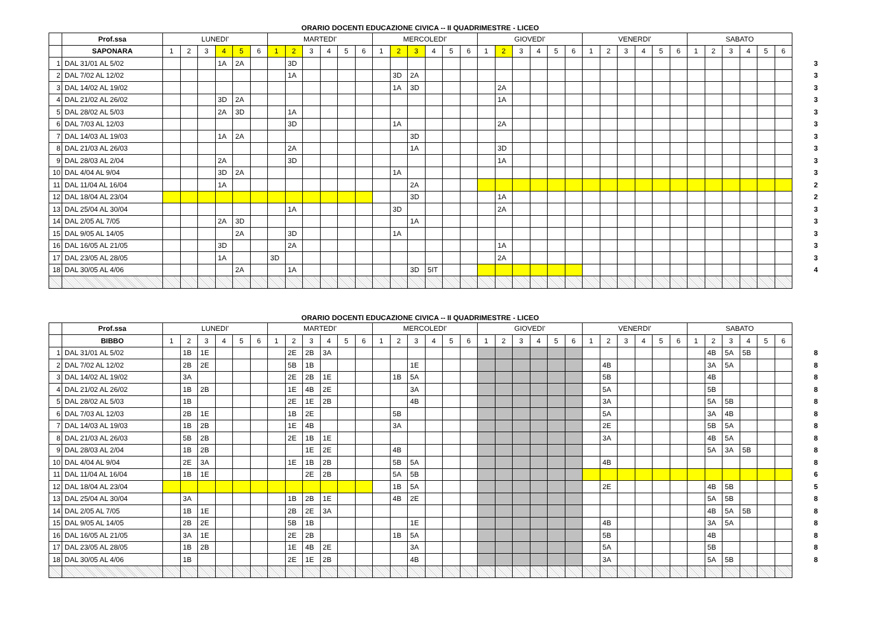ORARIO DOCENTI EDUCAZIONE CIVICA -- II QUADRIMESTRE - LICEO
| | Prof.ssa | LUNEDI' | | | | | | MARTEDI' | | | | | | MERCOLEDI' | | | | | | GIOVEDI' | | | | | | VENERDI' | | | | | | SABATO | | | | | | |
| --- | --- | --- | --- | --- | --- | --- | --- | --- | --- | --- | --- | --- | --- | --- | --- | --- | --- | --- | --- | --- | --- | --- | --- | --- | --- | --- | --- | --- | --- | --- | --- | --- | --- | --- | --- | --- | --- | --- |
| | SAPONARA | 1 | 2 | 3 | 4 | 5 | 6 | 1 | 2 | 3 | 4 | 5 | 6 | 1 | 2 | 3 | 4 | 5 | 6 | 1 | 2 | 3 | 4 | 5 | 6 | 1 | 2 | 3 | 4 | 5 | 6 | 1 | 2 | 3 | 4 | 5 | 6 | |
| 1 | DAL 31/01 AL 5/02 | | | | 1A | 2A | | | 3D | | | | | | | | | | | | | | | | | | | | | | | | | | | | | 3 |
| 2 | DAL 7/02 AL 12/02 | | | | | | | | 1A | | | | | | 3D | 2A | | | | | | | | | | | | | | | | | | | | | | 3 |
| 3 | DAL 14/02 AL 19/02 | | | | | | | | | | | | | | 1A | 3D | | | | | 2A | | | | | | | | | | | | | | | | | 3 |
| 4 | DAL 21/02 AL 26/02 | | | | 3D | 2A | | | | | | | | | | | | | | | 1A | | | | | | | | | | | | | | | | | 3 |
| 5 | DAL 28/02 AL 5/03 | | | | 2A | 3D | | | 1A | | | | | | | | | | | | | | | | | | | | | | | | | | | | | 3 |
| 6 | DAL 7/03 AL 12/03 | | | | | | | | 3D | | | | | | 1A | | | | | | 2A | | | | | | | | | | | | | | | | | 3 |
| 7 | DAL 14/03 AL 19/03 | | | | 1A | 2A | | | | | | | | | | 3D | | | | | | | | | | | | | | | | | | | | | | 3 |
| 8 | DAL 21/03 AL 26/03 | | | | | | | | 2A | | | | | | | 1A | | | | | 3D | | | | | | | | | | | | | | | | | 3 |
| 9 | DAL 28/03 AL 2/04 | | | | 2A | | | | 3D | | | | | | | | | | | | 1A | | | | | | | | | | | | | | | | | 3 |
| 10 | DAL 4/04 AL 9/04 | | | | 3D | 2A | | | | | | | | | 1A | | | | | | | | | | | | | | | | | | | | | | | 3 |
| 11 | DAL 11/04 AL 16/04 | | | | 1A | | | | | | | | | | | 2A | | | | | | | | | | | | | | | | | | | | | | 2 |
| 12 | DAL 18/04 AL 23/04 | | | | | | | | | | | | | | | 3D | | | | | 1A | | | | | | | | | | | | | | | | | 2 |
| 13 | DAL 25/04 AL 30/04 | | | | | | | | 1A | | | | | | 3D | | | | | | 2A | | | | | | | | | | | | | | | | | 3 |
| 14 | DAL 2/05 AL 7/05 | | | | 2A | 3D | | | | | | | | | | 1A | | | | | | | | | | | | | | | | | | | | | | 3 |
| 15 | DAL 9/05 AL 14/05 | | | | | 2A | | | 3D | | | | | | 1A | | | | | | | | | | | | | | | | | | | | | | | 3 |
| 16 | DAL 16/05 AL 21/05 | | | | 3D | | | | 2A | | | | | | | | | | | | 1A | | | | | | | | | | | | | | | | | 3 |
| 17 | DAL 23/05 AL 28/05 | | | | 1A | | | 3D | | | | | | | | | | | | | 2A | | | | | | | | | | | | | | | | | 3 |
| 18 | DAL 30/05 AL 4/06 | | | | | 2A | | | 1A | | | | | | | 3D | 5IT | | | | | | | | | | | | | | | | | | | | | 4 |
ORARIO DOCENTI EDUCAZIONE CIVICA -- II QUADRIMESTRE - LICEO
| | Prof.ssa | LUNEDI' | | | | | | MARTEDI' | | | | | | MERCOLEDI' | | | | | | GIOVEDI' | | | | | | VENERDI' | | | | | | SABATO | | | | | | |
| --- | --- | --- | --- | --- | --- | --- | --- | --- | --- | --- | --- | --- | --- | --- | --- | --- | --- | --- | --- | --- | --- | --- | --- | --- | --- | --- | --- | --- | --- | --- | --- | --- | --- | --- | --- | --- | --- | --- |
| | BIBBO | 1 | 2 | 3 | 4 | 5 | 6 | 1 | 2 | 3 | 4 | 5 | 6 | 1 | 2 | 3 | 4 | 5 | 6 | 1 | 2 | 3 | 4 | 5 | 6 | 1 | 2 | 3 | 4 | 5 | 6 | 1 | 2 | 3 | 4 | 5 | 6 | |
| 1 | DAL 31/01 AL 5/02 | | 1B | 1E | | | | | 2E | 2B | 3A | | | | | | | | | | | | | | | | | | | | | | 4B | 5A | 5B | | | 8 |
| 2 | DAL 7/02 AL 12/02 | | 2B | 2E | | | | | 5B | 1B | | | | | | 1E | | | | | | | | | | | 4B | | | | | | 3A | 5A | | | | 8 |
| 3 | DAL 14/02 AL 19/02 | | 3A | | | | | | 2E | 2B | 1E | | | | 1B | 5A | | | | | | | | | | | 5B | | | | | | 4B | | | | | 8 |
| 4 | DAL 21/02 AL 26/02 | | 1B | 2B | | | | | 1E | 4B | 2E | | | | | 3A | | | | | | | | | | | 5A | | | | | | 5B | | | | | 8 |
| 5 | DAL 28/02 AL 5/03 | | 1B | | | | | | 2E | 1E | 2B | | | | | 4B | | | | | | | | | | | 3A | | | | | | 5A | 5B | | | | 8 |
| 6 | DAL 7/03 AL 12/03 | | 2B | 1E | | | | | 1B | 2E | | | | | 5B | | | | | | | | | | | | 5A | | | | | | 3A | 4B | | | | 8 |
| 7 | DAL 14/03 AL 19/03 | | 1B | 2B | | | | | 1E | 4B | | | | | 3A | | | | | | | | | | | | 2E | | | | | | 5B | 5A | | | | 8 |
| 8 | DAL 21/03 AL 26/03 | | 5B | 2B | | | | | 2E | 1B | 1E | | | | | | | | | | | | | | | | 3A | | | | | | 4B | 5A | | | | 8 |
| 9 | DAL 28/03 AL 2/04 | | 1B | 2B | | | | | | 1E | 2E | | | | 4B | | | | | | | | | | | | | | | | | | 5A | 3A | 5B | | | 8 |
| 10 | DAL 4/04 AL 9/04 | | 2E | 3A | | | | | 1E | 1B | 2B | | | | 5B | 5A | | | | | | | | | | | 4B | | | | | | | | | | | 8 |
| 11 | DAL 11/04 AL 16/04 | | 1B | 1E | | | | | | 2E | 2B | | | | 5A | 5B | | | | | | | | | | | | | | | | | | | | | | 6 |
| 12 | DAL 18/04 AL 23/04 | | | | | | | | | | | | | | 1B | 5A | | | | | | | | | | | 2E | | | | | | 4B | 5B | | | | 5 |
| 13 | DAL 25/04 AL 30/04 | | 3A | | | | | | 1B | 2B | 1E | | | | 4B | 2E | | | | | | | | | | | | | | | | | 5A | 5B | | | | 8 |
| 14 | DAL 2/05 AL 7/05 | | 1B | 1E | | | | | 2B | 2E | 3A | | | | | | | | | | | | | | | | | | | | | | 4B | 5A | 5B | | | 8 |
| 15 | DAL 9/05 AL 14/05 | | 2B | 2E | | | | | 5B | 1B | | | | | | 1E | | | | | | | | | | | 4B | | | | | | 3A | 5A | | | | 8 |
| 16 | DAL 16/05 AL 21/05 | | 3A | 1E | | | | | 2E | 2B | | | | | 1B | 5A | | | | | | | | | | | 5B | | | | | | 4B | | | | | 8 |
| 17 | DAL 23/05 AL 28/05 | | 1B | 2B | | | | | 1E | 4B | 2E | | | | | 3A | | | | | | | | | | | 5A | | | | | | 5B | | | | | 8 |
| 18 | DAL 30/05 AL 4/06 | | 1B | | | | | | 2E | 1E | 2B | | | | | 4B | | | | | | | | | | | 3A | | | | | | 5A | 5B | | | | 8 |